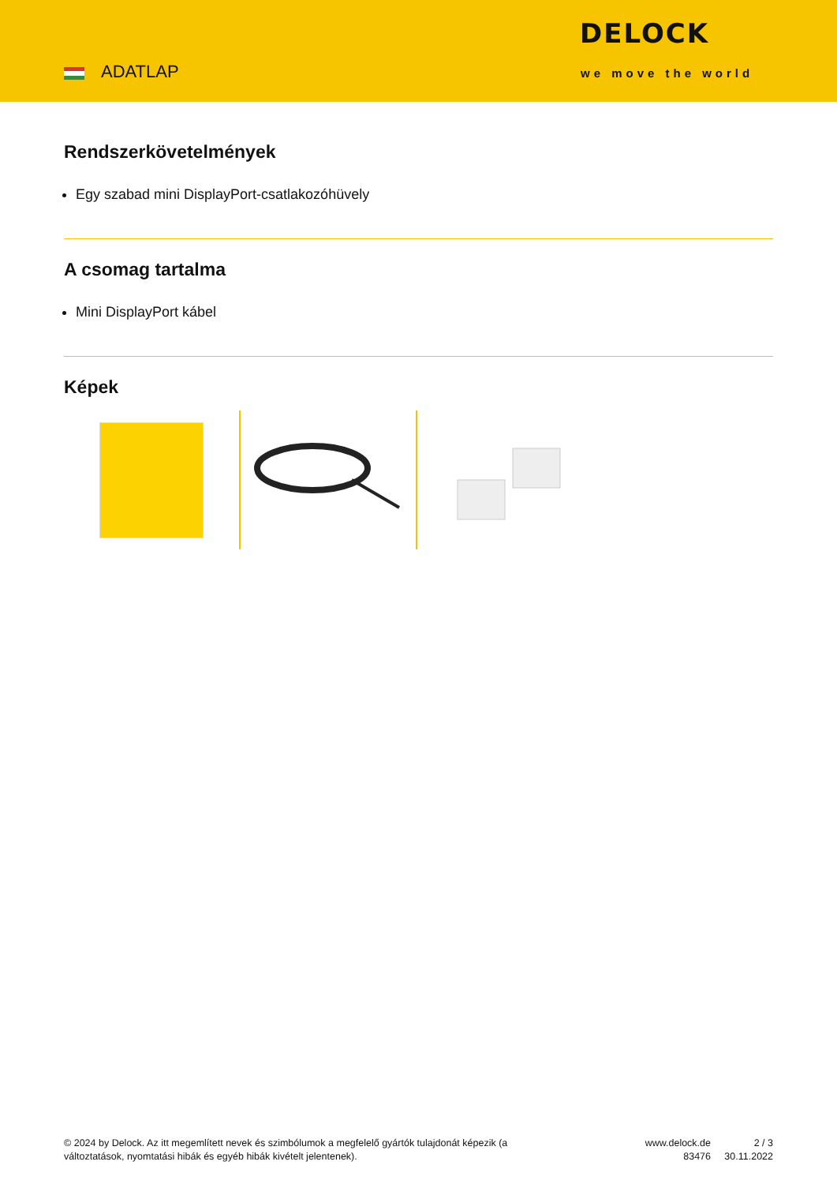ADATLAP
DELOCK
we move the world
Rendszerkövetelmények
Egy szabad mini DisplayPort-csatlakozóhüvely
A csomag tartalma
Mini DisplayPort kábel
Képek
© 2024 by Delock. Az itt megemlített nevek és szimbólumok a megfelelő gyártók tulajdonát képezik (a változtatások, nyomtatási hibák és egyéb hibák kivételt jelentenek).
www.delock.de
83476
2 / 3
30.11.2022